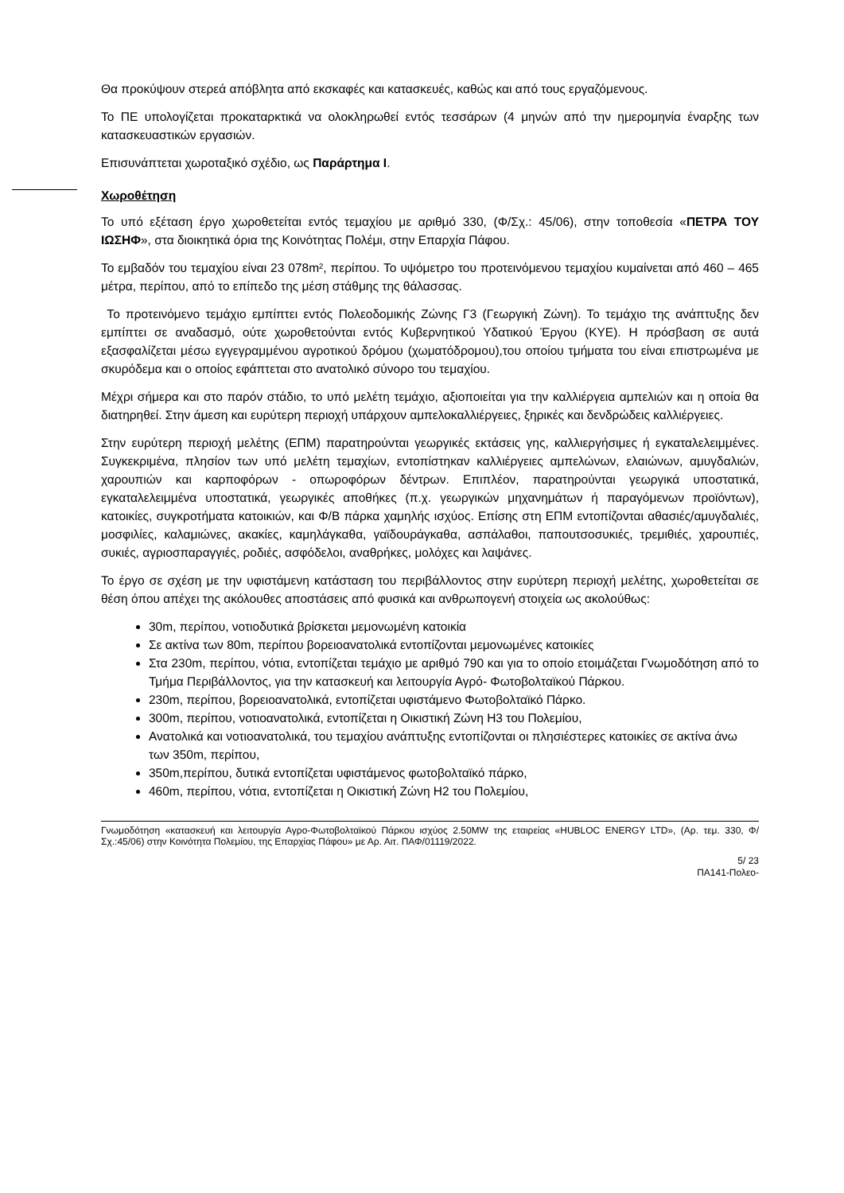Θα προκύψουν στερεά απόβλητα από εκσκαφές και κατασκευές, καθώς και από τους εργαζόμενους.
Το ΠΕ υπολογίζεται προκαταρκτικά να ολοκληρωθεί εντός τεσσάρων (4 μηνών από την ημερομηνία έναρξης των κατασκευαστικών εργασιών.
Επισυνάπτεται χωροταξικό σχέδιο, ως Παράρτημα Ι.
Χωροθέτηση
Το υπό εξέταση έργο χωροθετείται εντός τεμαχίου με αριθμό 330, (Φ/Σχ.: 45/06), στην τοποθεσία «ΠΕΤΡΑ ΤΟΥ ΙΩΣΗΦ», στα διοικητικά όρια της Κοινότητας Πολέμι, στην Επαρχία Πάφου.
Το εμβαδόν του τεμαχίου είναι 23 078m², περίπου. Το υψόμετρο του προτεινόμενου τεμαχίου κυμαίνεται από 460 – 465 μέτρα, περίπου, από το επίπεδο της μέση στάθμης της θάλασσας.
Το προτεινόμενο τεμάχιο εμπίπτει εντός Πολεοδομικής Ζώνης Γ3 (Γεωργική Ζώνη). Το τεμάχιο της ανάπτυξης δεν εμπίπτει σε αναδασμό, ούτε χωροθετούνται εντός Κυβερνητικού Υδατικού Έργου (ΚΥΕ). Η πρόσβαση σε αυτά εξασφαλίζεται μέσω εγγεγραμμένου αγροτικού δρόμου (χωματόδρομου),του οποίου τμήματα του είναι επιστρωμένα με σκυρόδεμα και ο οποίος εφάπτεται στο ανατολικό σύνορο του τεμαχίου.
Μέχρι σήμερα και στο παρόν στάδιο, το υπό μελέτη τεμάχιο, αξιοποιείται για την καλλιέργεια αμπελιών και η οποία θα διατηρηθεί. Στην άμεση και ευρύτερη περιοχή υπάρχουν αμπελοκαλλιέργειες, ξηρικές και δενδρώδεις καλλιέργειες.
Στην ευρύτερη περιοχή μελέτης (ΕΠΜ) παρατηρούνται γεωργικές εκτάσεις γης, καλλιεργήσιμες ή εγκαταλελειμμένες. Συγκεκριμένα, πλησίον των υπό μελέτη τεμαχίων, εντοπίστηκαν καλλιέργειες αμπελώνων, ελαιώνων, αμυγδαλιών, χαρουπιών και καρποφόρων - οπωροφόρων δέντρων. Επιπλέον, παρατηρούνται γεωργικά υποστατικά, εγκαταλελειμμένα υποστατικά, γεωργικές αποθήκες (π.χ. γεωργικών μηχανημάτων ή παραγόμενων προϊόντων), κατοικίες, συγκροτήματα κατοικιών, και Φ/Β πάρκα χαμηλής ισχύος. Επίσης στη ΕΠΜ εντοπίζονται αθασιές/αμυγδαλιές, μοσφιλίες, καλαμιώνες, ακακίες, καμηλάγκαθα, γαϊδουράγκαθα, ασπάλαθοι, παπουτσοσυκιές, τρεμιθιές, χαρουπιές, συκιές, αγριοσπαραγγιές, ροδιές, ασφόδελοι, αναθρήκες, μολόχες και λαψάνες.
Το έργο σε σχέση με την υφιστάμενη κατάσταση του περιβάλλοντος στην ευρύτερη περιοχή μελέτης, χωροθετείται σε θέση όπου απέχει της ακόλουθες αποστάσεις από φυσικά και ανθρωπογενή στοιχεία ως ακολούθως:
30m, περίπου, νοτιοδυτικά βρίσκεται μεμονωμένη κατοικία
Σε ακτίνα των 80m, περίπου βορειοανατολικά εντοπίζονται μεμονωμένες κατοικίες
Στα 230m, περίπου, νότια, εντοπίζεται τεμάχιο με αριθμό 790 και για το οποίο ετοιμάζεται Γνωμοδότηση από το Τμήμα Περιβάλλοντος, για την κατασκευή και λειτουργία Αγρό- Φωτοβολταϊκού Πάρκου.
230m, περίπου, βορειοανατολικά, εντοπίζεται υφιστάμενο Φωτοβολταϊκό Πάρκο.
300m, περίπου, νοτιοανατολικά, εντοπίζεται η Οικιστική Ζώνη Η3 του Πολεμίου,
Ανατολικά και νοτιοανατολικά, του τεμαχίου ανάπτυξης εντοπίζονται οι πλησιέστερες κατοικίες σε ακτίνα άνω των 350m, περίπου,
350m,περίπου, δυτικά εντοπίζεται υφιστάμενος φωτοβολταϊκό πάρκο,
460m, περίπου, νότια, εντοπίζεται η Οικιστική Ζώνη Η2 του Πολεμίου,
Γνωμοδότηση «κατασκευή και λειτουργία Αγρο-Φωτοβολταϊκού Πάρκου ισχύος 2.50MW της εταιρείας «HUBLOC ENERGY LTD», (Αρ. τεμ. 330, Φ/Σχ.:45/06) στην Κοινότητα Πολεμίου, της Επαρχίας Πάφου» με Αρ. Αιτ. ΠΑΦ/01119/2022.
5/ 23
ΠΑ141-Πολεο-